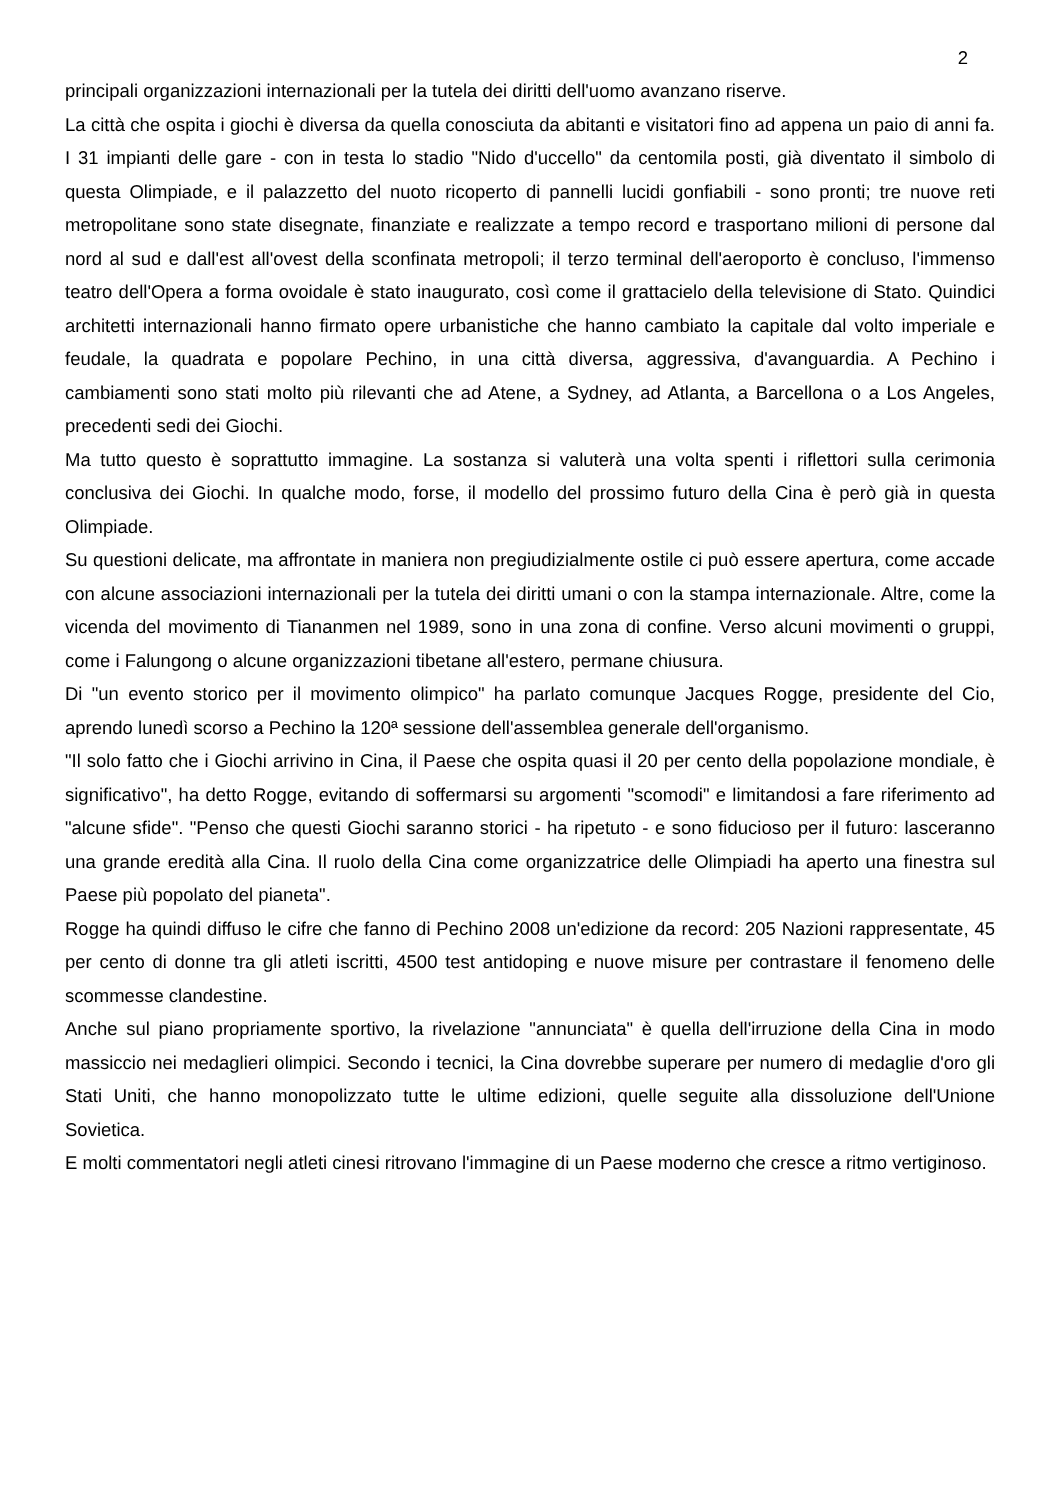2
principali organizzazioni internazionali per la tutela dei diritti dell'uomo avanzano riserve.
La città che ospita i giochi è diversa da quella conosciuta da abitanti e visitatori fino ad appena un paio di anni fa. I 31 impianti delle gare - con in testa lo stadio "Nido d'uccello" da centomila posti, già diventato il simbolo di questa Olimpiade, e il palazzetto del nuoto ricoperto di pannelli lucidi gonfiabili - sono pronti; tre nuove reti metropolitane sono state disegnate, finanziate e realizzate a tempo record e trasportano milioni di persone dal nord al sud e dall'est all'ovest della sconfinata metropoli; il terzo terminal dell'aeroporto è concluso, l'immenso teatro dell'Opera a forma ovoidale è stato inaugurato, così come il grattacielo della televisione di Stato. Quindici architetti internazionali hanno firmato opere urbanistiche che hanno cambiato la capitale dal volto imperiale e feudale, la quadrata e popolare Pechino, in una città diversa, aggressiva, d'avanguardia. A Pechino i cambiamenti sono stati molto più rilevanti che ad Atene, a Sydney, ad Atlanta, a Barcellona o a Los Angeles, precedenti sedi dei Giochi.
Ma tutto questo è soprattutto immagine. La sostanza si valuterà una volta spenti i riflettori sulla cerimonia conclusiva dei Giochi. In qualche modo, forse, il modello del prossimo futuro della Cina è però già in questa Olimpiade.
Su questioni delicate, ma affrontate in maniera non pregiudizialmente ostile ci può essere apertura, come accade con alcune associazioni internazionali per la tutela dei diritti umani o con la stampa internazionale. Altre, come la vicenda del movimento di Tiananmen nel 1989, sono in una zona di confine. Verso alcuni movimenti o gruppi, come i Falungong o alcune organizzazioni tibetane all'estero, permane chiusura.
Di "un evento storico per il movimento olimpico" ha parlato comunque Jacques Rogge, presidente del Cio, aprendo lunedì scorso a Pechino la 120ª sessione dell'assemblea generale dell'organismo.
"Il solo fatto che i Giochi arrivino in Cina, il Paese che ospita quasi il 20 per cento della popolazione mondiale, è significativo", ha detto Rogge, evitando di soffermarsi su argomenti "scomodi" e limitandosi a fare riferimento ad "alcune sfide". "Penso che questi Giochi saranno storici - ha ripetuto - e sono fiducioso per il futuro: lasceranno una grande eredità alla Cina. Il ruolo della Cina come organizzatrice delle Olimpiadi ha aperto una finestra sul Paese più popolato del pianeta".
Rogge ha quindi diffuso le cifre che fanno di Pechino 2008 un'edizione da record: 205 Nazioni rappresentate, 45 per cento di donne tra gli atleti iscritti, 4500 test antidoping e nuove misure per contrastare il fenomeno delle scommesse clandestine.
Anche sul piano propriamente sportivo, la rivelazione "annunciata" è quella dell'irruzione della Cina in modo massiccio nei medaglieri olimpici. Secondo i tecnici, la Cina dovrebbe superare per numero di medaglie d'oro gli Stati Uniti, che hanno monopolizzato tutte le ultime edizioni, quelle seguite alla dissoluzione dell'Unione Sovietica.
E molti commentatori negli atleti cinesi ritrovano l'immagine di un Paese moderno che cresce a ritmo vertiginoso.